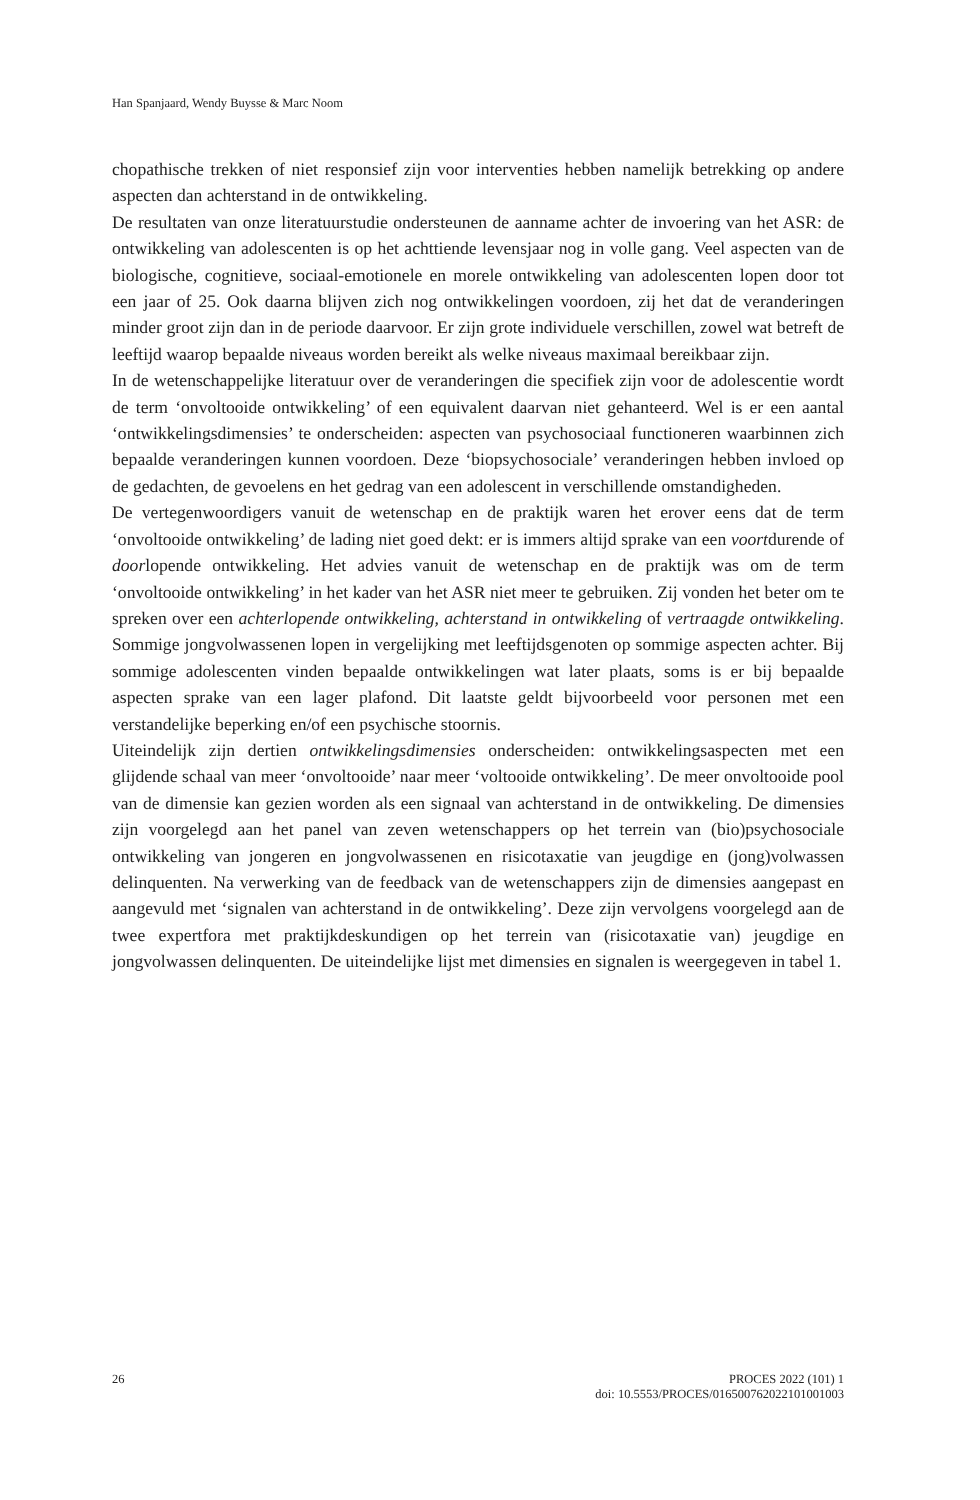Han Spanjaard, Wendy Buysse & Marc Noom
chopathische trekken of niet responsief zijn voor interventies hebben namelijk betrekking op andere aspecten dan achterstand in de ontwikkeling.
De resultaten van onze literatuurstudie ondersteunen de aanname achter de invoering van het ASR: de ontwikkeling van adolescenten is op het achttiende levensjaar nog in volle gang. Veel aspecten van de biologische, cognitieve, sociaal-emotionele en morele ontwikkeling van adolescenten lopen door tot een jaar of 25. Ook daarna blijven zich nog ontwikkelingen voordoen, zij het dat de veranderingen minder groot zijn dan in de periode daarvoor. Er zijn grote individuele verschillen, zowel wat betreft de leeftijd waarop bepaalde niveaus worden bereikt als welke niveaus maximaal bereikbaar zijn.
In de wetenschappelijke literatuur over de veranderingen die specifiek zijn voor de adolescentie wordt de term ‘onvoltooide ontwikkeling’ of een equivalent daarvan niet gehanteerd. Wel is er een aantal ‘ontwikkelingsdimensies’ te onderscheiden: aspecten van psychosociaal functioneren waarbinnen zich bepaalde veranderingen kunnen voordoen. Deze ‘biopsychosociale’ veranderingen hebben invloed op de gedachten, de gevoelens en het gedrag van een adolescent in verschillende omstandigheden.
De vertegenwoordigers vanuit de wetenschap en de praktijk waren het erover eens dat de term ‘onvoltooide ontwikkeling’ de lading niet goed dekt: er is immers altijd sprake van een voortdurende of doorlopende ontwikkeling. Het advies vanuit de wetenschap en de praktijk was om de term ‘onvoltooide ontwikkeling’ in het kader van het ASR niet meer te gebruiken. Zij vonden het beter om te spreken over een achterlopende ontwikkeling, achterstand in ontwikkeling of vertraagde ontwikkeling. Sommige jongvolwassenen lopen in vergelijking met leeftijdsgenoten op sommige aspecten achter. Bij sommige adolescenten vinden bepaalde ontwikkelingen wat later plaats, soms is er bij bepaalde aspecten sprake van een lager plafond. Dit laatste geldt bijvoorbeeld voor personen met een verstandelijke beperking en/of een psychische stoornis.
Uiteindelijk zijn dertien ontwikkelingsdimensies onderscheiden: ontwikkelingsaspecten met een glijdende schaal van meer ‘onvoltooide’ naar meer ‘voltooide ontwikkeling’. De meer onvoltooide pool van de dimensie kan gezien worden als een signaal van achterstand in de ontwikkeling. De dimensies zijn voorgelegd aan het panel van zeven wetenschappers op het terrein van (bio)psychosociale ontwikkeling van jongeren en jongvolwassenen en risicotaxatie van jeugdige en (jong)volwassen delinquenten. Na verwerking van de feedback van de wetenschappers zijn de dimensies aangepast en aangevuld met ‘signalen van achterstand in de ontwikkeling’. Deze zijn vervolgens voorgelegd aan de twee expertfora met praktijkdeskundigen op het terrein van (risicotaxatie van) jeugdige en jongvolwassen delinquenten. De uiteindelijke lijst met dimensies en signalen is weergegeven in tabel 1.
26
PROCES 2022 (101) 1
doi: 10.5553/PROCES/016500762022101001003